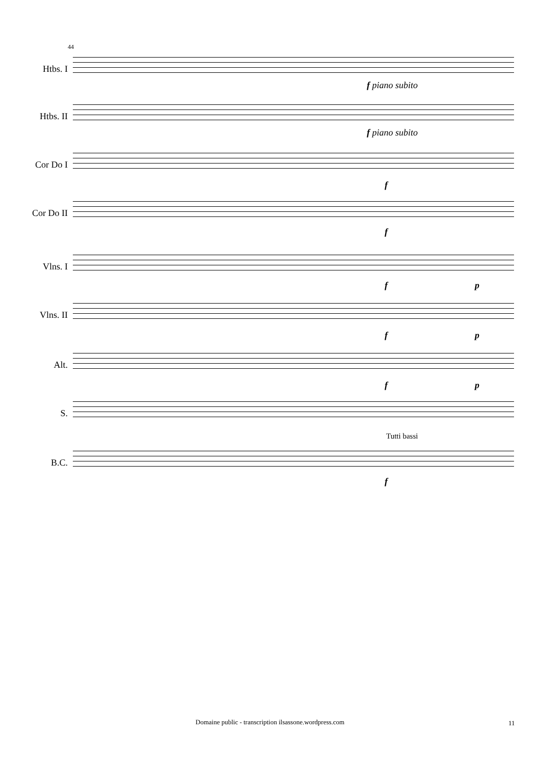44
Htbs. I
f piano subito
Htbs. II
f piano subito
Cor Do I
f
Cor Do II
f
Vlns. I
f p
Vlns. II
f p
Alt.
f p
S.
Tutti bassi
B.C.
f
Domaine public - transcription ilsassone.wordpress.com 11